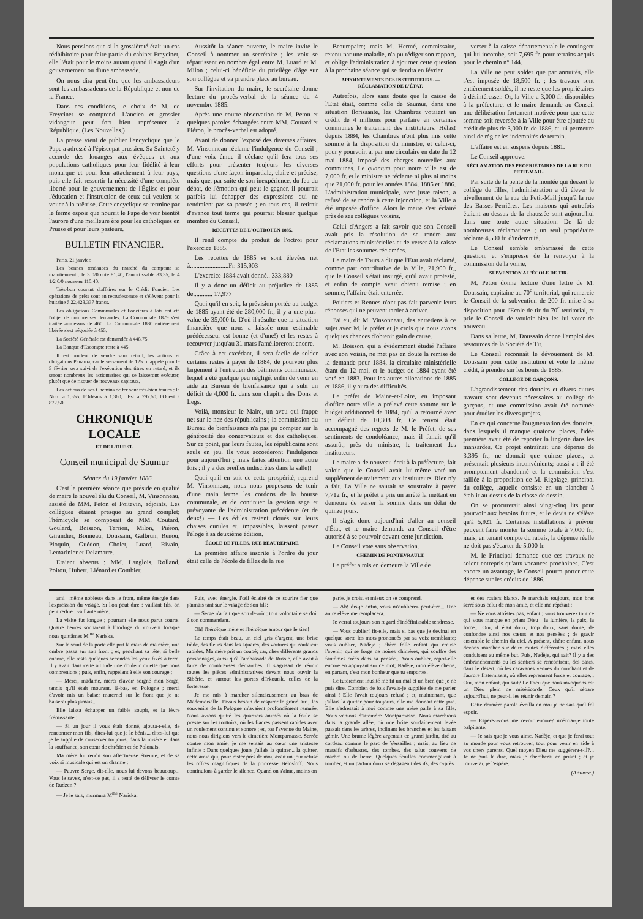Nous pensions que si la grossièreté était un cas rédhibitoire pour faire partie du cabinet Freycinet, elle l'était pour le moins autant quand il s'agit d'un gouvernement ou d'une ambassade.
On nous dira peut-être que les ambassadeurs sont les ambassadeurs de la République et non de la France.
Dans ces conditions, le choix de M. de Freycinet se comprend. L'ancien et grossier vidangeur peut fort bien représenter la République. (Les Nouvelles.)
La presse vient de publier l'encyclique que le Pape a adressé à l'épiscopat prussien. Sa Sainteté y accorde des louanges aux évêques et aux populations catholiques pour leur fidélité à leur monarque et pour leur attachement à leur pays, puis elle fait ressortir la nécessité d'une complète liberté pour le gouvernement de l'Église et pour l'éducation et l'instruction de ceux qui veulent se vouer à la prêtrise. Cette encyclique se termine par le ferme espoir que nourrit le Pape de voir bientôt l'aurore d'une meilleure ère pour les catholiques en Prusse et pour leurs pasteurs.
BULLETIN FINANCIER.
Paris, 21 janvier.
Les bonnes tendances du marché du comptant se maintiennent : le 3 0/0 cote 81.40, l'amortissable 83.35, le 4 1/2 0/0 nouveau 110.40.
Très-bon courant d'affaires sur le Crédit Foncier. Les opérations de prêts sont en recrudescence et s'élèvent pour la huitaine à 22,428,337 francs.
Les obligations Communales et Foncières à lots ont été l'objet de nombreuses demandes. La Communale 1879 s'est traitée au-dessus de 460. La Communale 1880 entièrement libérée s'est négociée à 455.
La Société Générale est demandée à 448.75.
La Banque d'Escompte reste à 445.
Il est prudent de vendre sans retard, les actions et obligations Panama, car le versement de 125 fr. appelé pour le 5 février sera suivi de l'exécution des titres en retard, et ils seront nombreux les actionnaires qui se laisseront exécuter, plutôt que de risquer de nouveaux capitaux.
Les actions de nos Chemins de fer sont très-bien tenues : le Nord à 1.555, l'Orléans à 1,360, l'Est à 797.50, l'Ouest à 872.50.
CHRONIQUE LOCALE
ET DE L'OUEST.
Conseil municipal de Saumur
Séance du 19 janvier 1886.
C'est la première séance que préside en qualité de maire le nouvel élu du Conseil, M. Vinsonneau, assisté de MM. Peton et Poitevin, adjoints. Les collègues étaient presque au grand complet; l'hémicycle se composait de MM. Coutard, Goulard, Boisson, Terrien, Milon, Piéron, Girandier, Bonneau, Doussain, Galbrun, Renou, Ploquin, Guédon, Cholet, Luard, Rivain, Lemarinier et Delamarre.
Etaient absents : MM. Langlois, Rolland, Poitou, Hubert, Liénard et Combier.
Aussitôt la séance ouverte, le maire invite le Conseil à nommer un secrétaire ; les voix se répartissent en nombre égal entre M. Luard et M. Milon ; celui-ci bénéficie du privilège d'âge sur son collègue et va prendre place au bureau.
Sur l'invitation du maire, le secrétaire donne lecture du procès-verbal de la séance du 4 novembre 1885.
Après une courte observation de M. Peton et quelques paroles échangées entre MM. Coutard et Piéron, le procès-verbal est adopté.
Avant de donner l'exposé des diverses affaires, M. Vinsonneau réclame l'indulgence du Conseil ; d'une voix émue il déclare qu'il fera tous ses efforts pour présenter toujours les diverses questions d'une façon impartiale, claire et précise, mais que, par suite de son inexpérience, du feu du débat, de l'émotion qui peut le gagner, il pourrait parfois lui échapper des expressions qui ne rendraient pas sa pensée ; en tous cas, il retirait d'avance tout terme qui pourrait blesser quelque membre du Conseil.
RECETTES DE L'OCTROI EN 1885.
Il rend compte du produit de l'octroi pour l'exercice 1885.
Les recettes de 1885 se sont élevées net à........................Fr. 315,903
L'exercice 1884 avait donné.. 333,880
Il y a donc un déficit au préjudice de 1885 de............ 17,977
Quoi qu'il en soit, la prévision portée au budget de 1885 ayant été de 280,000 fr., il y a une plus-value de 35,000 fr. D'où il résulte que la situation financière que nous a laissée mon estimable prédécesseur est bonne (et d'une!) et les restes à recouvrer jusqu'au 31 mars l'amélioreront encore.
Grâce à cet excédant, il sera facile de solder certains restes à payer de 1884, de pourvoir plus largement à l'entretien des bâtiments communaux, lequel a été quelque peu négligé, enfin de venir en aide au Bureau de bienfaisance qui a subi un déficit de 4,000 fr. dans son chapitre des Dons et Legs.
Voilà, monsieur le Maire, un aveu qui frappe net sur le nez des républicains ; la commission du Bureau de bienfaisance n'a pas pu compter sur la générosité des conservateurs et des catholiques. Sur ce point, par leurs fautes, les républicains sont seuls en jeu. Ils vous accorderont l'indulgence pour aujourd'hui ; mais faites attention une autre fois : il y a des oreilles indiscrètes dans la salle!!
Quoi qu'il en soit de cette prospérité, reprend M. Vinsonneau, nous nous proposons de tenir d'une main ferme les cordons de la bourse communale, et de continuer la gestion sage et prévoyante de l'administration précédente (et de deux!) — Les édiles restent cloués sur leurs chaises curules et, impassibles, laissent passer l'éloge à sa deuxième édition.
ÉCOLE DE FILLES, RUE BEAUREPAIRE.
La première affaire inscrite à l'ordre du jour était celle de l'école de filles de la rue
Beaurepaire; mais M. Hermé, commissaire, retenu par une maladie, n'a pu rédiger son rapport, et oblige l'administration à ajourner cette question à la prochaine séance qui se tiendra en février.
APPOINTEMENTS DES INSTITUTEURS. — RÉCLAMATION DE L'ÉTAT.
Autrefois, alors sans doute que la caisse de l'Etat était, comme celle de Saumur, dans une situation florissante, les Chambres votaient un crédit de 4 millions pour parfaire en certaines communes le traitement des instituteurs. Hélas! depuis 1884, les Chambres n'ont plus mis cette somme à la disposition du ministre, et celui-ci, pour y pourvoir, a, par une circulaire en date du 12 mai 1884, imposé des charges nouvelles aux communes. Le quantum pour notre ville est de 7,000 fr. et le ministre ne réclame ni plus ni moins que 21,000 fr. pour les années 1884, 1885 et 1886. L'administration municipale, avec juste raison, a refusé de se rendre à cette injonction, et la Ville a été imposée d'office. Alors le maire s'est éclairé près de ses collègues voisins.
Celui d'Angers a fait savoir que son Conseil avait pris la résolution de se rendre aux réclamations ministérielles et de verser à la caisse de l'Etat les sommes réclamées.
Le maire de Tours a dit que l'Etat avait réclamé, comme part contributive de la Ville, 21,900 fr., que le Conseil s'était insurgé, qu'il avait protesté, et enfin de compte avait obtenu remise ; en somme, l'affaire était enterrée.
Poitiers et Rennes n'ont pas fait parvenir leurs réponses qui ne peuvent tarder à arriver.
J'ai eu, dit M. Vinsonneau, des entretiens à ce sujet avec M. le préfet et je crois que nous avons quelques chances d'obtenir gain de cause.
M. Boisson, qui a évidemment étudié l'affaire avec son voisin, ne met pas en doute la remise de la demande pour 1884, la circulaire ministérielle étant du 12 mai, et le budget de 1884 ayant été voté en 1883. Pour les autres allocations de 1885 et 1886, il y aura des difficultés.
Le préfet de Maine-et-Loire, en imposant d'office notre ville, a prélevé cette somme sur le budget additionnel de 1884, qu'il a retourné avec un déficit de 10,308 fr. Ce renvoi était accompagné des regrets de M. le Préfet, de ses sentiments de condoléance, mais il fallait qu'il assurât, près du ministre, le traitement des instituteurs.
Le maire a de nouveau écrit à la préfecture, fait valoir que le Conseil avait lui-même voté un supplément de traitement aux instituteurs. Rien n'y a fait. La Ville ne saurait se soustraire à payer 7,712 fr., et le préfet a pris un arrêté la mettant en demeure de verser la somme dans un délai de quinze jours.
Il s'agit donc aujourd'hui d'aller au conseil d'État, et le maire demande au Conseil d'être autorisé à se pourvoir devant cette juridiction.
Le Conseil vote sans observation.
CHEMIN DE FONTEVRAULT.
Le préfet a mis en demeure la Ville de
verser à la caisse départementale le contingent qui lui incombe, soit 7,695 fr. pour terrains acquis pour le chemin n° 144.
La Ville ne peut solder que par annuités, elle s'est imposée de 18,500 fr. ; les travaux sont entièrement soldés, il ne reste que les propriétaires à désintéresser. Or, la Ville a 3,000 fr. disponibles à la préfecture, et le maire demande au Conseil une délibération fortement motivée pour que cette somme soit reversée à la Ville pour être ajoutée au crédit de plus de 3,000 fr. de 1886, et lui permettre ainsi de régler les indemnités de terrain.
L'affaire est en suspens depuis 1881.
Le Conseil approuve.
RÉCLAMATION DES PROPRIÉTAIRES DE LA RUE DU PETIT-MAIL.
Par suite de la pente de la montée qui dessert le collège de filles, l'administration a dû élever le nivellement de la rue du Petit-Mail jusqu'à la rue des Basses-Perrières. Les maisons qui autrefois étaient au-dessus de la chaussée sont aujourd'hui dans une toute autre situation. De là de nombreuses réclamations ; un seul propriétaire réclame 4,500 fr. d'indemnité.
Le Conseil semble embarrassé de cette question, et s'empresse de la renvoyer à la commission de la voirie.
SUBVENTION A L'ÉCOLE DE TIR.
M. Peton donne lecture d'une lettre de M. Doussain, capitaine au 70<sup>e</sup> territorial, qui remercie le Conseil de la subvention de 200 fr. mise à sa disposition pour l'Ecole de tir du 70<sup>e</sup> territorial, et prie le Conseil de vouloir bien les lui voter de nouveau.
Dans sa lettre, M. Doussain donne l'emploi des ressources de la Société de Tir.
Le Conseil reconnaît le dévouement de M. Doussain pour cette institution et vote le même crédit, à prendre sur les bonis de 1885.
COLLÈGE DE GARÇONS.
L'agrandissement des dortoirs et divers autres travaux sont devenus nécessaires au collège de garçons, et une commission avait été nommée pour étudier les divers projets.
En ce qui concerne l'augmentation des dortoirs, dans lesquels il manque quatorze places, l'idée première avait été de reporter la lingerie dans les mansardes. Ce projet entraînait une dépense de 3,395 fr., ne donnait que quinze places, et présentait plusieurs inconvénients; aussi a-t-il été promptement abandonné et la commission s'est ralliée à la proposition de M. Rigolage, principal du collège, laquelle consiste en un plancher à établir au-dessus de la classe de dessin.
On se procurerait ainsi vingt-cinq lits pour pourvoir aux besoins futurs, et le devis ne s'élève qu'à 5,921 fr. Certaines installations à prévoir peuvent faire monter la somme totale à 7,000 fr., mais, en tenant compte du rabais, la dépense réelle ne doit pas s'écarter de 5,000 fr.
M. le Principal demande que ces travaux ne soient entrepris qu'aux vacances prochaines. C'est encore un avantage, le Conseil pourra porter cette dépense sur les crédits de 1886.
ami : même noblesse dans le front, même énergie dans l'expression du visage. Si l'on peut dire : vaillant fils, on peut redire : vaillante mère.
La visite fut longue ; pourtant elle nous parut courte. Quatre heures sonnaient à l'horloge du couvent lorsque nous quittâmes M<sup>me</sup> Nariska.
Sur le seuil de la porte elle prit la main de ma mère, une ombre passa sur son front ; et, penchant sa tête, si belle encore, elle resta quelques secondes les yeux fixés à terre. Il y avait dans cette attitude une douleur muette que nous comprenions ; puis, enfin, rappelant à elle son courage :
— Merci, madame, merci d'avoir soigné mon Serge, tandis qu'il était mourant, là-bas, en Pologne ; merci d'avoir mis un baiser maternel sur le front que je ne baiserai plus jamais...
Elle laissa échapper un faible soupir, et la lèvre frémissante :
— Si un jour il vous était donné, ajouta-t-elle, de rencontrer mon fils, dites-lui que je le bénis... dites-lui que je le supplie de conserver toujours, dans la misère et dans la souffrance, son cœur de chrétien et de Polonais.
Ma mère lui rendit son affectueuse étreinte, et de sa voix si musicale qui est un charme :
— Pauvre Serge, dit-elle, nous lui devons beaucoup... Vous le savez, n'est-ce pas, il a tenté de délivrer le comte de Rudzen ?
— Je le sais, murmura M<sup>me</sup> Nariska.
Puis, avec énergie, l'œil éclairé de ce sourire fier que j'aimais tant sur le visage de son fils:
— Serge n'a fait que son devoir : tout volontaire se doit à son commandant.
Oh! l'héroïque mère et l'héroïque amour que le sien!
Le temps était beau, un ciel gris d'argent, une brise tiède, des fleurs dans les squares, des voitures qui roulaient rapides. Ma mère prit un coupé; car, chez différents grands personnages, ainsi qu'à l'ambassade de Russie, elle avait à faire de nombreuses démarches. Il s'agissait de réunir toutes les pièces administratives devant nous ouvrir la Sibérie, et surtout les portes d'Irkoutsk, celles de la forteresse.
Je me mis à marcher silencieusement au bras de Mademoiselle. J'avais besoin de respirer le grand air ; les souvenirs de la Pologne m'avaient profondément remuée. Nous avions quitté les quartiers animés où la foule se presse sur les trottoirs, où les fiacres passent rapides avec un roulement continu et sonore ; et, par l'avenue du Maine, nous nous dirigions vers le cimetière Montparnasse. Serrée contre mon amie, je me sentais au cœur une tristesse infinie : Dans quelques jours j'allais la quitter... la quitter, cette amie qui, pour rester près de moi, avait un jour refusé les offres magnifiques de la princesse Belosloff. Nous continuions à garder le silence. Quand on s'aime, moins on
parle, je crois, et mieux on se comprend.
— Ah! dis-je enfin, vous m'oublierez peut-être... Une autre élève me remplacera.
Je verrai toujours son regard d'indéfinissable tendresse.
— Vous oublier! fit-elle, mais si bas que je devinai en quelque sorte les mots prononcés par sa voix tremblante; vous oublier, Nadèje ; chère folle enfant qui creuse l'avenir, qui se forge de noires chimères, qui souffre des fantômes créés dans sa pensée... Vous oublier, reprit-elle encore en appuyant sur ce mot; Nadèje, mon élève chérie, en partant, c'est mon bonheur que tu emportes.
Ce tutoiement inusité me fit un mal et un bien que je ne puis dire. Combien de fois l'avais-je suppliée de me parler ainsi ! Elle l'avait toujours refusé ; et, maintenant, que j'allais la quitter pour toujours, elle me donnait cette joie. Elle s'adressait à moi comme une mère parle à sa fille. Nous venions d'atteindre Montparnasse. Nous marchions dans la grande allée, où une brise soudainement levée passait dans les arbres, inclinant les branches et les faisant gémir. Une brume légère argentait ce grand jardin, tiré au cordeau comme le parc de Versailles ; mais, au lieu de massifs d'arbustes, des tombes, des talus couverts de marbre ou de lierre. Quelques feuilles commençaient à tomber, et un parfum doux se dégageait des ifs, des cyprès
et des rosiers blancs. Je marchais toujours, mon bras serré sous celui de mon amie, et elle me répétait :
— Ne vous attristez pas, enfant ; vous trouverez tout ce qui vous manque en priant Dieu : la lumière, la paix, la force... Oui, il était doux, trop doux, sans doute, de confondre ainsi nos cœurs et nos pensées ; de gravir ensemble le chemin du ciel. A présent, chère enfant, nous devons marcher sur deux routes différentes ; mais elles conduisent au même but. Puis, Nadèje, qui sait? Il y a des embranchements où les sentiers se rencontrent, des oasis, dans le désert, où les caravanes venues du couchant et de l'aurore fraternisent, où elles reprennent force et courage... Oui, mon enfant, qui sait? Le Dieu que nous invoquons est un Dieu plein de miséricorde. Ceux qu'il sépare aujourd'hui, ne peut-il les réunir demain ?
Cette dernière parole éveilla en moi je ne sais quel fol espoir.
— Espérez-vous me revoir encore? m'écriai-je toute palpitante.
— Je sais que je vous aime, Nadèje, et que je ferai tout au monde pour vous retrouver, tout pour venir en aide à vos chers parents. Quel moyen Dieu me suggérera-t-il?... Je ne puis le dire, mais je chercherai en priant ; et je trouverai, je l'espère.
(A suivre.)